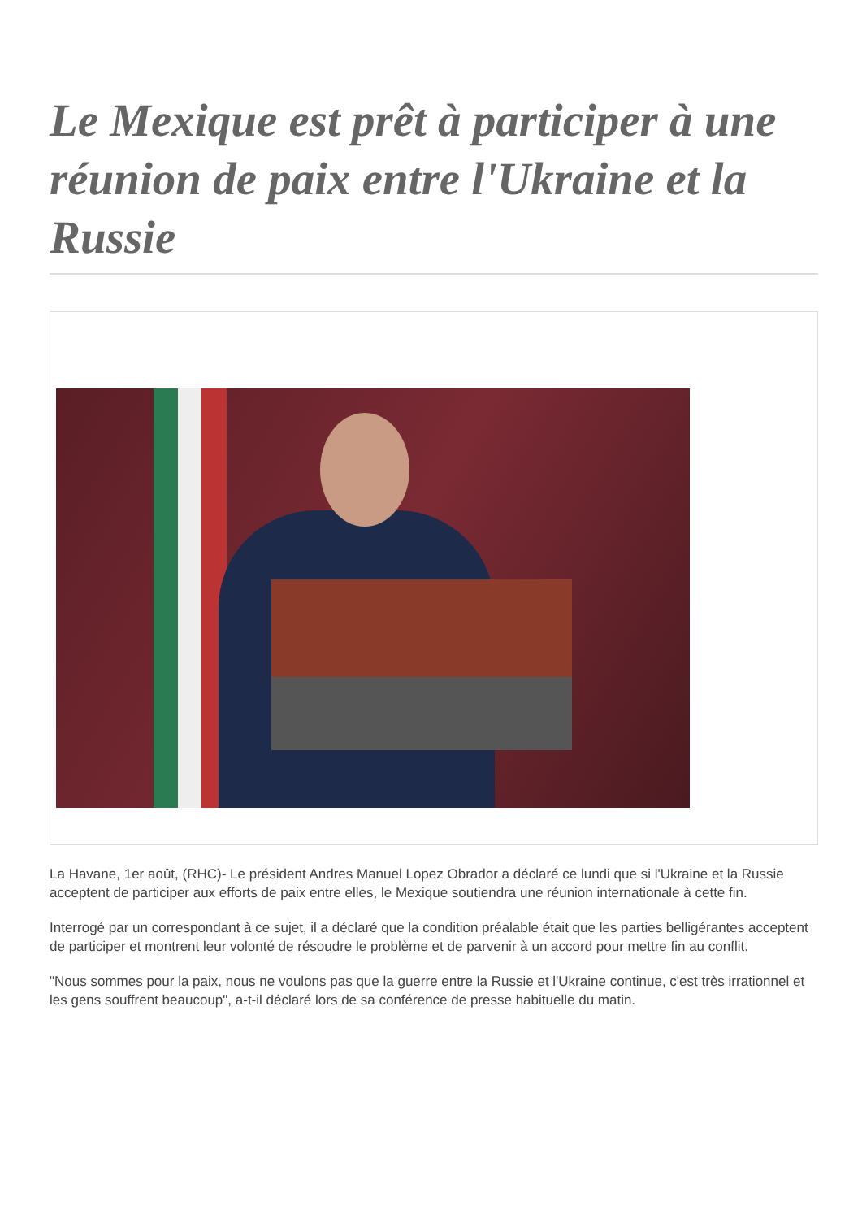Le Mexique est prêt à participer à une réunion de paix entre l'Ukraine et la Russie
La Havane, 1er août, (RHC)- Le président Andres Manuel Lopez Obrador a déclaré ce lundi que si l'Ukraine et la Russie acceptent de participer aux efforts de paix entre elles, le Mexique soutiendra une réunion internationale à cette fin.
Interrogé par un correspondant à ce sujet, il a déclaré que la condition préalable était que les parties belligérantes acceptent de participer et montrent leur volonté de résoudre le problème et de parvenir à un accord pour mettre fin au conflit.
"Nous sommes pour la paix, nous ne voulons pas que la guerre entre la Russie et l'Ukraine continue, c'est très irrationnel et les gens souffrent beaucoup", a-t-il déclaré lors de sa conférence de presse habituelle du matin.